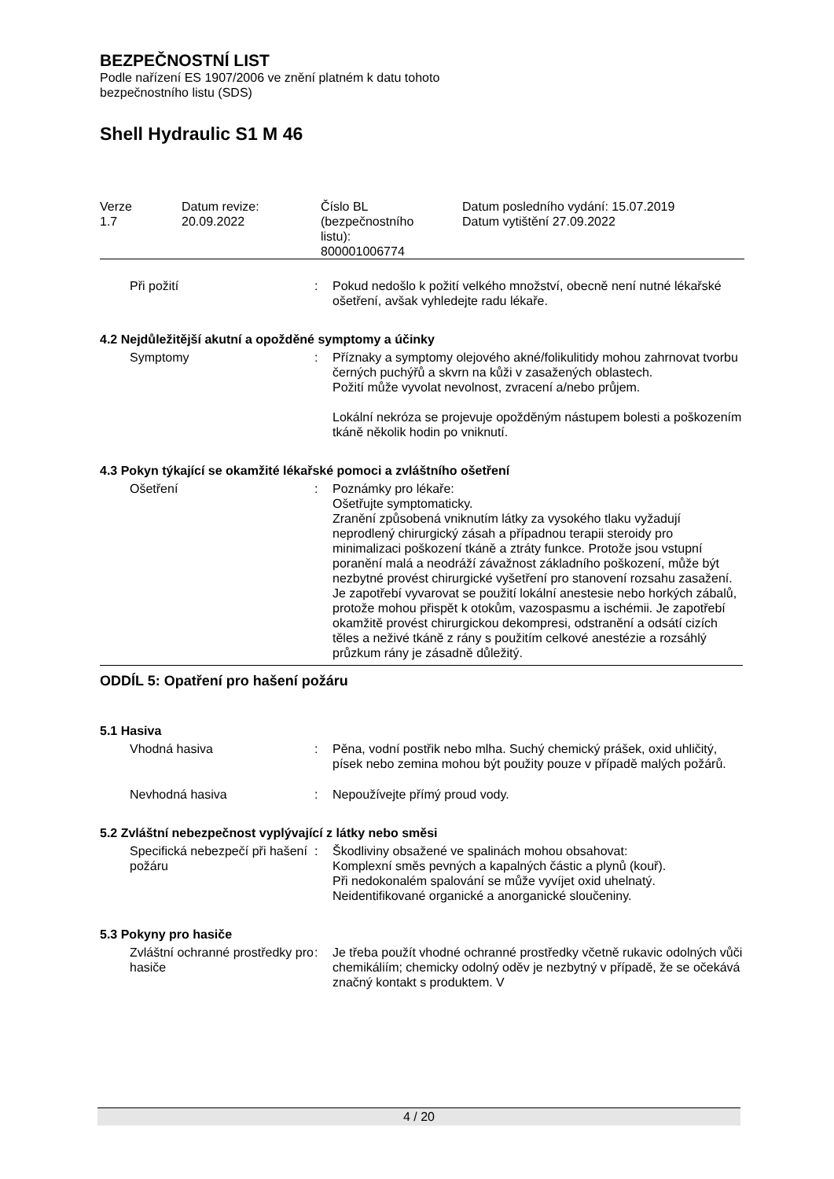BEZPEČNOSTNÍ LIST
Podle nařízení ES 1907/2006 ve znění platném k datu tohoto
bezpečnostního listu (SDS)
Shell Hydraulic S1 M 46
| Verze 1.7 | Datum revize: 20.09.2022 | Číslo BL (bezpečnostního listu): 800001006774 | Datum posledního vydání: 15.07.2019 Datum vytištění 27.09.2022 |
| Při požití | : | Pokud nedošlo k požití velkého množství, obecně není nutné lékařské ošetření, avšak vyhledejte radu lékaře. |
4.2 Nejdůležitější akutní a opožděné symptomy a účinky
| Symptomy | : | Příznaky a symptomy olejového akné/folikulitidy mohou zahrnovat tvorbu černých puchýřů a skvrn na kůži v zasažených oblastech. Požití může vyvolat nevolnost, zvracení a/nebo průjem. Lokální nekróza se projevuje opožděným nástupem bolesti a poškozením tkáně několik hodin po vniknutí. |
4.3 Pokyn týkající se okamžité lékařské pomoci a zvláštního ošetření
| Ošetření | : | Poznámky pro lékaře: Ošetřujte symptomaticky. Zranění způsobená vniknutím látky za vysokého tlaku vyžadují neprodlený chirurgický zásah a případnou terapii steroidy pro minimalizaci poškození tkáně a ztráty funkce. Protože jsou vstupní poranění malá a neodráží závažnost základního poškození, může být nezbytné provést chirurgické vyšetření pro stanovení rozsahu zasažení. Je zapotřebí vyvarovat se použití lokální anestesie nebo horkých zábalů, protože mohou přispět k otokům, vazospasmu a ischémii. Je zapotřebí okamžitě provést chirurgickou dekompresi, odstranění a odsátí cizích těles a neživé tkáně z rány s použitím celkové anestézie a rozsáhlý průzkum rány je zásadně důležitý. |
ODDÍL 5: Opatření pro hašení požáru
5.1 Hasiva
| Vhodná hasiva | : | Pěna, vodní postřik nebo mlha. Suchý chemický prášek, oxid uhličitý, písek nebo zemina mohou být použity pouze v případě malých požárů. |
| Nevhodná hasiva | : | Nepoužívejte přímý proud vody. |
5.2 Zvláštní nebezpečnost vyplývající z látky nebo směsi
| Specifická nebezpečí při hašení požáru | : | Škodliviny obsažené ve spalinách mohou obsahovat: Komplexní směs pevných a kapalných částic a plynů (kouř). Při nedokonalém spalování se může vyvíjet oxid uhelnatý. Neidentifikované organické a anorganické sloučeniny. |
5.3 Pokyny pro hasiče
| Zvláštní ochranné prostředky pro hasiče | : | Je třeba použít vhodné ochranné prostředky včetně rukavic odolných vůči chemikáliím; chemicky odolný oděv je nezbytný v případě, že se očekává značný kontakt s produktem. V |
4 / 20